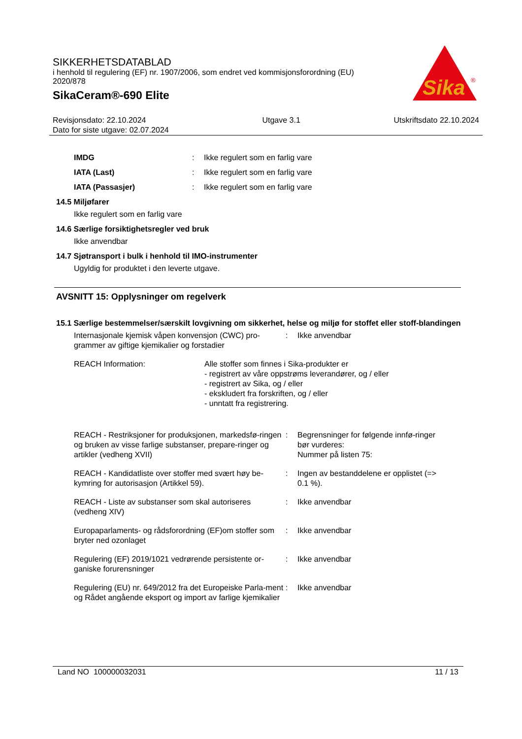SIKKERHETSDATABLAD
i henhold til regulering (EF) nr. 1907/2006, som endret ved kommisjonsforordning (EU) 2020/878
SikaCeram®-690 Elite
Sika
®
Revisjonsdato: 22.10.2024
Dato for siste utgave: 02.07.2024
Utgave 3.1 Utskriftsdato 22.10.2024
IMDG : Ikke regulert som en farlig vare
IATA (Last) : Ikke regulert som en farlig vare
IATA (Passasjer) : Ikke regulert som en farlig vare
14.5 Miljøfarer
Ikke regulert som en farlig vare
14.6 Særlige forsiktighetsregler ved bruk
Ikke anvendbar
14.7 Sjøtransport i bulk i henhold til IMO-instrumenter
Ugyldig for produktet i den leverte utgave.
AVSNITT 15: Opplysninger om regelverk
15.1 Særlige bestemmelser/særskilt lovgivning om sikkerhet, helse og miljø for stoffet eller stoff-blandingen
Internasjonale kjemisk våpen konvensjon (CWC) pro-grammer av giftige kjemikalier og forstadier
: Ikke anvendbar
REACH Information: Alle stoffer som finnes i Sika-produkter er
- registrert av våre oppstrøms leverandører, og / eller
- registrert av Sika, og / eller
- ekskludert fra forskriften, og / eller
- unntatt fra registrering.
REACH - Restriksjoner for produksjonen, markedsfø-ringen og bruken av visse farlige substanser, prepare-ringer og artikler (vedheng XVII)
: Begrensninger for følgende innfø-ringer bør vurderes:
Nummer på listen 75:
REACH - Kandidatliste over stoffer med svært høy be-kymring for autorisasjon (Artikkel 59).
: Ingen av bestanddelene er opplistet (=> 0.1 %).
REACH - Liste av substanser som skal autoriseres (vedheng XIV)
: Ikke anvendbar
Europaparlaments- og rådsforordning (EF)om stoffer som bryter ned ozonlaget
: Ikke anvendbar
Regulering (EF) 2019/1021 vedrørende persistente or-ganiske forurensninger
: Ikke anvendbar
Regulering (EU) nr. 649/2012 fra det Europeiske Parla-ment og Rådet angående eksport og import av farlige kjemikalier
: Ikke anvendbar
Land NO 100000032031 11 / 13